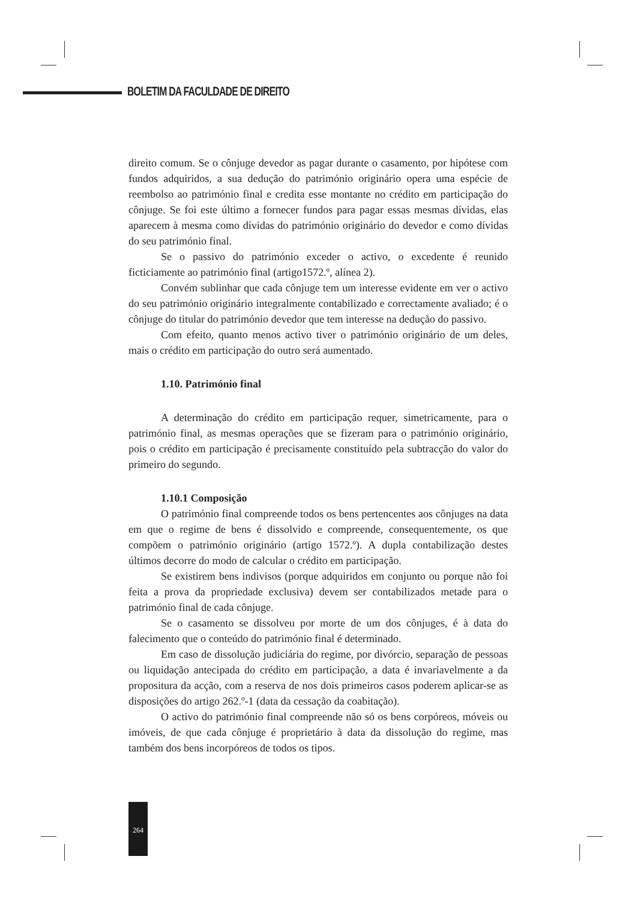BOLETIM DA FACULDADE DE DIREITO
direito comum. Se o cônjuge devedor as pagar durante o casamento, por hipótese com fundos adquiridos, a sua dedução do património originário opera uma espécie de reembolso ao património final e credita esse montante no crédito em participação do cônjuge. Se foi este último a fornecer fundos para pagar essas mesmas dívidas, elas aparecem à mesma como dívidas do património originário do devedor e como dívidas do seu património final.
Se o passivo do património exceder o activo, o excedente é reunido ficticiamente ao património final (artigo1572.º, alínea 2).
Convém sublinhar que cada cônjuge tem um interesse evidente em ver o activo do seu património originário integralmente contabilizado e correctamente avaliado; é o cônjuge do titular do património devedor que tem interesse na dedução do passivo.
Com efeito, quanto menos activo tiver o património originário de um deles, mais o crédito em participação do outro será aumentado.
1.10. Património final
A determinação do crédito em participação requer, simetricamente, para o património final, as mesmas operações que se fizeram para o património originário, pois o crédito em participação é precisamente constituído pela subtracção do valor do primeiro do segundo.
1.10.1 Composição
O património final compreende todos os bens pertencentes aos cônjuges na data em que o regime de bens é dissolvido e compreende, consequentemente, os que compõem o património originário (artigo 1572.º). A dupla contabilização destes últimos decorre do modo de calcular o crédito em participação.
Se existirem bens indivisos (porque adquiridos em conjunto ou porque não foi feita a prova da propriedade exclusiva) devem ser contabilizados metade para o património final de cada cônjuge.
Se o casamento se dissolveu por morte de um dos cônjuges, é à data do falecimento que o conteúdo do património final é determinado.
Em caso de dissolução judiciária do regime, por divórcio, separação de pessoas ou liquidação antecipada do crédito em participação, a data é invariavelmente a da propositura da acção, com a reserva de nos dois primeiros casos poderem aplicar-se as disposições do artigo 262.º-1 (data da cessação da coabitação).
O activo do património final compreende não só os bens corpóreos, móveis ou imóveis, de que cada cônjuge é proprietário à data da dissolução do regime, mas também dos bens incorpóreos de todos os tipos.
264